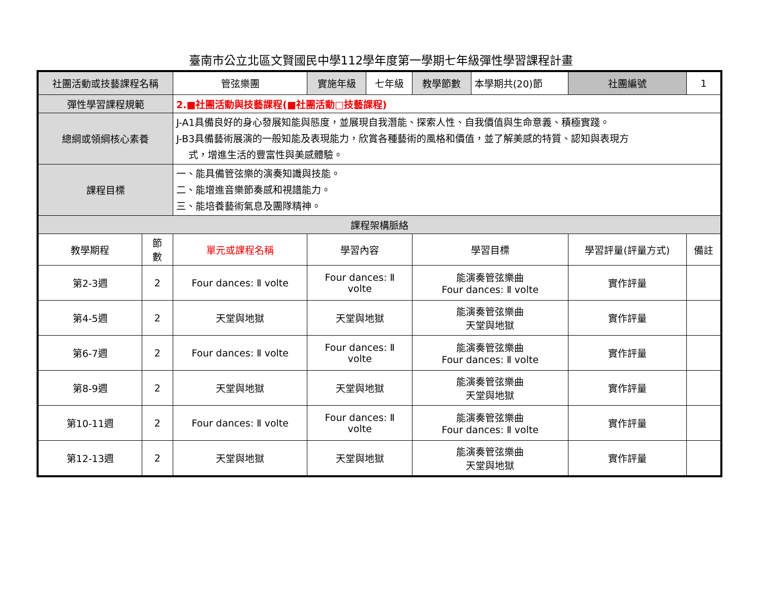臺南市公立北區文賢國民中學112學年度第一學期七年級彈性學習課程計畫
| 社團活動或技藝課程名稱 | | 管弦樂團 | 實施年級 | 七年級 | 教學節數 | 本學期共(20)節 | 社團編號 | 1 |
| 彈性學習課程規範 | | 2.■社團活動與技藝課程(■社團活動□技藝課程) | | | | | | |
| 總綱或領綱核心素養 | | J-A1具備良好的身心發展知能與態度，並展現自我潛能、探索人性、自我價值與生命意義、積極實踐。 J-B3具備藝術展演的一般知能及表現能力，欣賞各種藝術的風格和價值，並了解美感的特質、認知與表現方 式，增進生活的豐富性與美感體驗。 | | | | | | |
| 課程目標 | | 一、能具備管弦樂的演奏知識與技能。 二、能增進音樂節奏感和視譜能力。 三、能培養藝術氣息及團隊精神。 | | | | | | |
| 課程架構脈絡 | | | | | | | | |
| 教學期程 | 節 數 | 單元或課程名稱 | 學習內容 | | 學習目標 | | 學習評量(評量方式) | 備註 |
| 第2-3週 | 2 | Four dances: Ⅱ volte | Four dances: Ⅱ volte | | 能演奏管弦樂曲 Four dances: Ⅱ volte | | 實作評量 | |
| 第4-5週 | 2 | 天堂與地獄 | 天堂與地獄 | | 能演奏管弦樂曲 天堂與地獄 | | 實作評量 | |
| 第6-7週 | 2 | Four dances: Ⅱ volte | Four dances: Ⅱ volte | | 能演奏管弦樂曲 Four dances: Ⅱ volte | | 實作評量 | |
| 第8-9週 | 2 | 天堂與地獄 | 天堂與地獄 | | 能演奏管弦樂曲 天堂與地獄 | | 實作評量 | |
| 第10-11週 | 2 | Four dances: Ⅱ volte | Four dances: Ⅱ volte | | 能演奏管弦樂曲 Four dances: Ⅱ volte | | 實作評量 | |
| 第12-13週 | 2 | 天堂與地獄 | 天堂與地獄 | | 能演奏管弦樂曲 天堂與地獄 | | 實作評量 | |